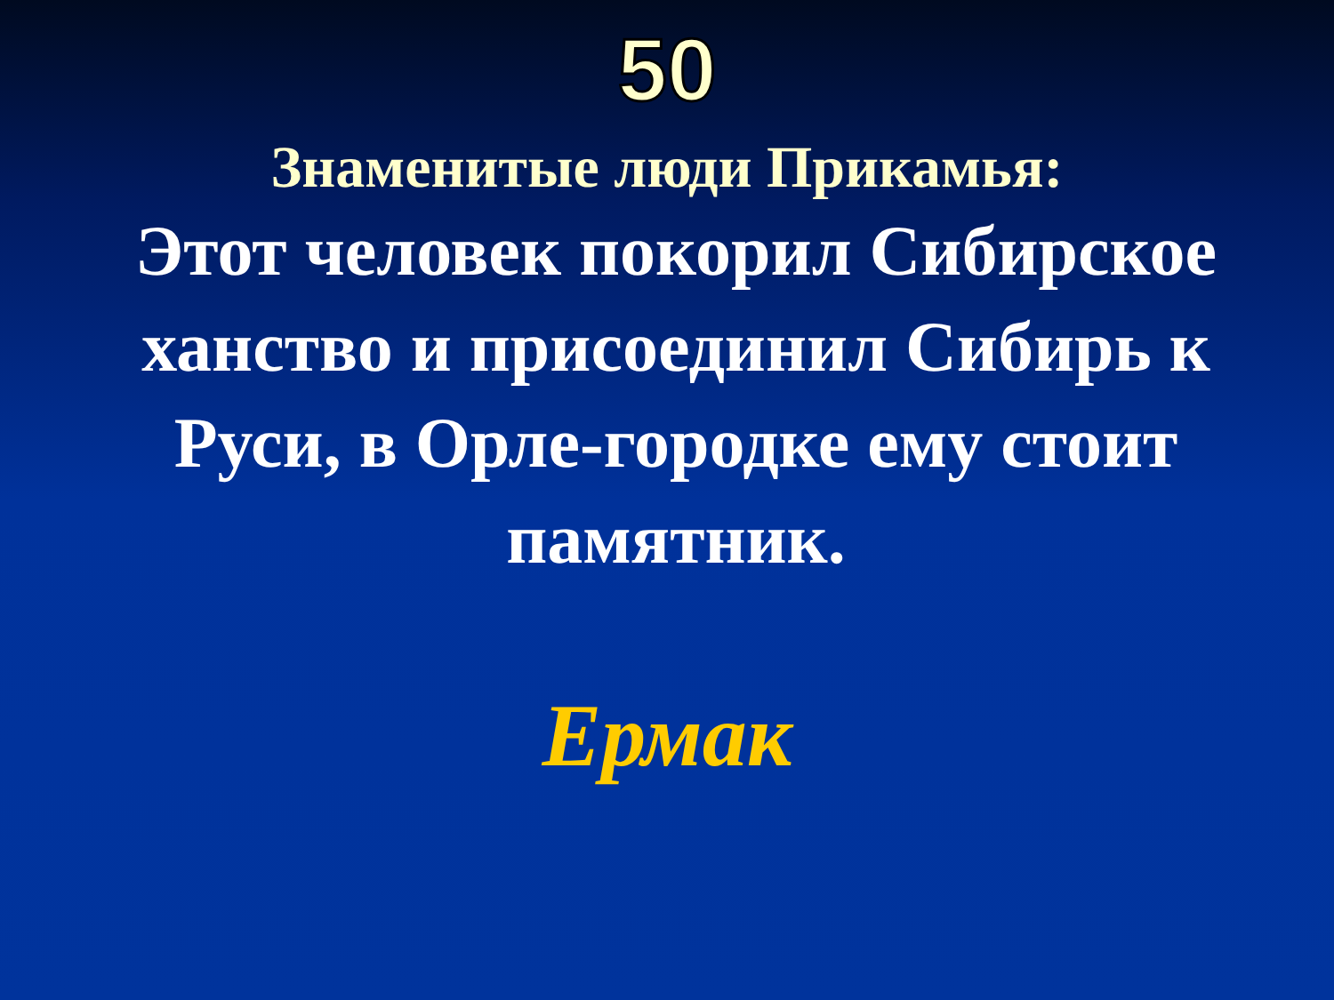50
Знаменитые люди Прикамья:
Этот человек покорил Сибирское ханство и присоединил Сибирь к Руси, в Орле-городке ему стоит памятник.
Ермак